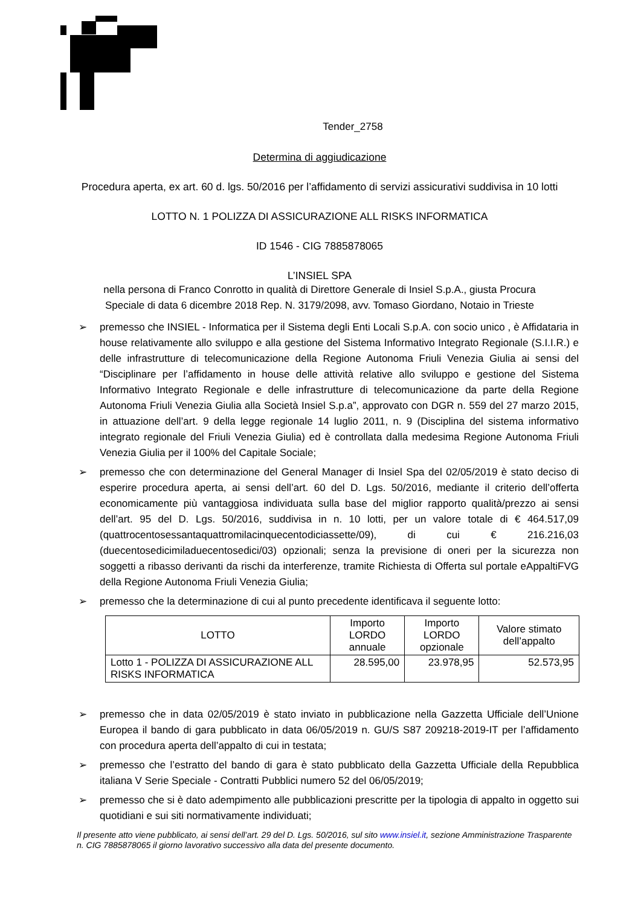Tender_2758
Determina di aggiudicazione
Procedura aperta, ex art. 60 d. lgs. 50/2016 per l’affidamento di servizi assicurativi suddivisa in 10 lotti
LOTTO N. 1 POLIZZA DI ASSICURAZIONE ALL RISKS INFORMATICA
ID 1546 - CIG 7885878065
L’INSIEL SPA
nella persona di Franco Conrotto in qualità di Direttore Generale di Insiel S.p.A., giusta Procura
Speciale di data 6 dicembre 2018 Rep. N. 3179/2098, avv. Tomaso Giordano, Notaio in Trieste
➢ premesso che INSIEL - Informatica per il Sistema degli Enti Locali S.p.A. con socio unico , è Affidataria in house relativamente allo sviluppo e alla gestione del Sistema Informativo Integrato Regionale (S.I.I.R.) e delle infrastrutture di telecomunicazione della Regione Autonoma Friuli Venezia Giulia ai sensi del “Disciplinare per l’affidamento in house delle attività relative allo sviluppo e gestione del Sistema Informativo Integrato Regionale e delle infrastrutture di telecomunicazione da parte della Regione Autonoma Friuli Venezia Giulia alla Società Insiel S.p.a”, approvato con DGR n. 559 del 27 marzo 2015, in attuazione dell’art. 9 della legge regionale 14 luglio 2011, n. 9 (Disciplina del sistema informativo integrato regionale del Friuli Venezia Giulia) ed è controllata dalla medesima Regione Autonoma Friuli Venezia Giulia per il 100% del Capitale Sociale;
➢ premesso che con determinazione del General Manager di Insiel Spa del 02/05/2019 è stato deciso di esperire procedura aperta, ai sensi dell’art. 60 del D. Lgs. 50/2016, mediante il criterio dell’offerta economicamente più vantaggiosa individuata sulla base del miglior rapporto qualità/prezzo ai sensi dell’art. 95 del D. Lgs. 50/2016, suddivisa in n. 10 lotti, per un valore totale di € 464.517,09 (quattrocentosessantaquattromilacinquecentodiciassette/09), di cui € 216.216,03 (duecentosedicimiladuecentosedici/03) opzionali; senza la previsione di oneri per la sicurezza non soggetti a ribasso derivanti da rischi da interferenze, tramite Richiesta di Offerta sul portale eAppaltiFVG della Regione Autonoma Friuli Venezia Giulia;
➢ premesso che la determinazione di cui al punto precedente identificava il seguente lotto:
| LOTTO | Importo LORDO annuale | Importo LORDO opzionale | Valore stimato dell’appalto |
| --- | --- | --- | --- |
| Lotto 1 - POLIZZA DI ASSICURAZIONE ALL RISKS INFORMATICA | 28.595,00 | 23.978,95 | 52.573,95 |
➢ premesso che in data 02/05/2019 è stato inviato in pubblicazione nella Gazzetta Ufficiale dell’Unione Europea il bando di gara pubblicato in data 06/05/2019 n. GU/S S87 209218-2019-IT per l’affidamento con procedura aperta dell’appalto di cui in testata;
➢ premesso che l’estratto del bando di gara è stato pubblicato della Gazzetta Ufficiale della Repubblica italiana V Serie Speciale - Contratti Pubblici numero 52 del 06/05/2019;
➢ premesso che si è dato adempimento alle pubblicazioni prescritte per la tipologia di appalto in oggetto sui quotidiani e sui siti normativamente individuati;
Il presente atto viene pubblicato, ai sensi dell’art. 29 del D. Lgs. 50/2016, sul sito www.insiel.it, sezione Amministrazione Trasparente n. CIG 7885878065 il giorno lavorativo successivo alla data del presente documento.